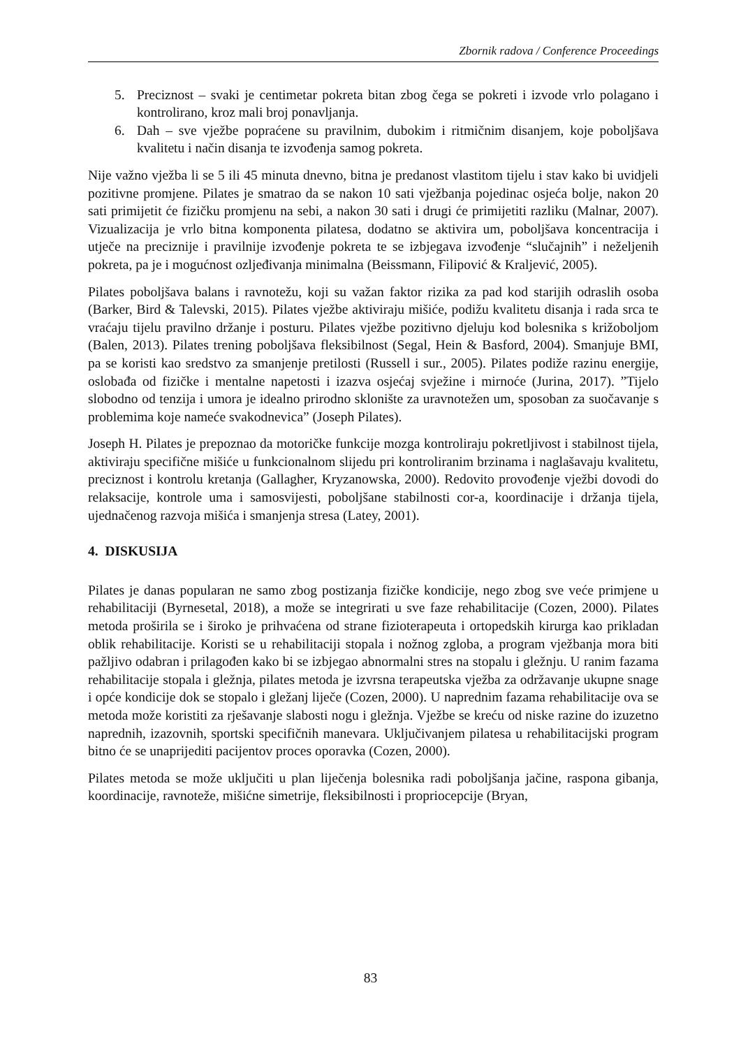Zbornik radova / Conference Proceedings
5. Preciznost – svaki je centimetar pokreta bitan zbog čega se pokreti i izvode vrlo polagano i kontrolirano, kroz mali broj ponavljanja.
6. Dah – sve vježbe popraćene su pravilnim, dubokim i ritmičnim disanjem, koje poboljšava kvalitetu i način disanja te izvođenja samog pokreta.
Nije važno vježba li se 5 ili 45 minuta dnevno, bitna je predanost vlastitom tijelu i stav kako bi uvidjeli pozitivne promjene. Pilates je smatrao da se nakon 10 sati vježbanja pojedinac osjeća bolje, nakon 20 sati primijetit će fizičku promjenu na sebi, a nakon 30 sati i drugi će primijetiti razliku (Malnar, 2007). Vizualizacija je vrlo bitna komponenta pilatesa, dodatno se aktivira um, poboljšava koncentracija i utječe na preciznije i pravilnije izvođenje pokreta te se izbjegava izvođenje “slučajnih” i neželjenih pokreta, pa je i mogućnost ozljeđivanja minimalna (Beissmann, Filipović & Kraljević, 2005).
Pilates poboljšava balans i ravnotežu, koji su važan faktor rizika za pad kod starijih odraslih osoba (Barker, Bird & Talevski, 2015). Pilates vježbe aktiviraju mišiće, podižu kvalitetu disanja i rada srca te vraćaju tijelu pravilno držanje i posturu. Pilates vježbe pozitivno djeluju kod bolesnika s križoboljom (Balen, 2013). Pilates trening poboljšava fleksibilnost (Segal, Hein & Basford, 2004). Smanjuje BMI, pa se koristi kao sredstvo za smanjenje pretilosti (Russell i sur., 2005). Pilates podiže razinu energije, oslobađa od fizičke i mentalne napetosti i izazva osjećaj svježine i mirnoće (Jurina, 2017). ”Tijelo slobodno od tenzija i umora je idealno prirodno sklonište za uravnotežen um, sposoban za suočavanje s problemima koje nameće svakodnevica” (Joseph Pilates).
Joseph H. Pilates je prepoznao da motoričke funkcije mozga kontroliraju pokretljivost i stabilnost tijela, aktiviraju specifične mišiće u funkcionalnom slijedu pri kontroliranim brzinama i naglašavaju kvalitetu, preciznost i kontrolu kretanja (Gallagher, Kryzanowska, 2000). Redovito provođenje vježbi dovodi do relaksacije, kontrole uma i samosvijesti, poboljšane stabilnosti cor-a, koordinacije i držanja tijela, ujednačenog razvoja mišića i smanjenja stresa (Latey, 2001).
4. DISKUSIJA
Pilates je danas popularan ne samo zbog postizanja fizičke kondicije, nego zbog sve veće primjene u rehabilitaciji (Byrnesetal, 2018), a može se integrirati u sve faze rehabilitacije (Cozen, 2000). Pilates metoda proširila se i široko je prihvaćena od strane fizioterapeuta i ortopedskih kirurga kao prikladan oblik rehabilitacije. Koristi se u rehabilitaciji stopala i nožnog zgloba, a program vježbanja mora biti pažljivo odabran i prilagođen kako bi se izbjegao abnormalni stres na stopalu i gležnju. U ranim fazama rehabilitacije stopala i gležnja, pilates metoda je izvrsna terapeutska vježba za održavanje ukupne snage i opće kondicije dok se stopalo i gležanj liječe (Cozen, 2000). U naprednim fazama rehabilitacije ova se metoda može koristiti za rješavanje slabosti nogu i gležnja. Vježbe se kreću od niske razine do izuzetno naprednih, izazovnih, sportski specifičnih manevara. Uključivanjem pilatesa u rehabilitacijski program bitno će se unaprijediti pacijentov proces oporavka (Cozen, 2000).
Pilates metoda se može uključiti u plan liječenja bolesnika radi poboljšanja jačine, raspona gibanja, koordinacije, ravnoteže, mišićne simetrije, fleksibilnosti i propriocepcije (Bryan,
83